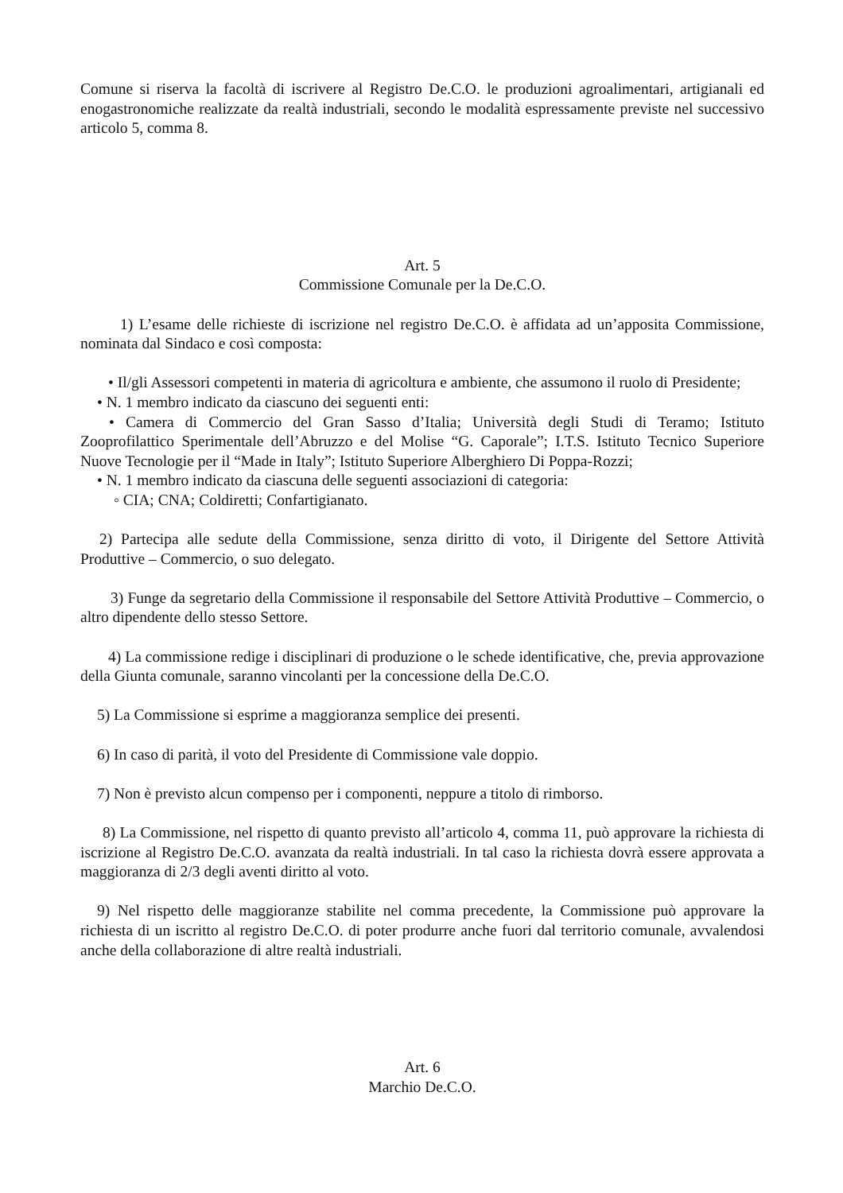Comune si riserva la facoltà di iscrivere al Registro De.C.O. le produzioni agroalimentari, artigianali ed enogastronomiche realizzate da realtà industriali, secondo le modalità espressamente previste nel successivo articolo 5, comma 8.
Art. 5
Commissione Comunale per la De.C.O.
1) L’esame delle richieste di iscrizione nel registro De.C.O. è affidata ad un’apposita Commissione, nominata dal Sindaco e così composta:
• Il/gli Assessori competenti in materia di agricoltura e ambiente, che assumono il ruolo di Presidente;
• N. 1 membro indicato da ciascuno dei seguenti enti:
• Camera di Commercio del Gran Sasso d’Italia; Università degli Studi di Teramo; Istituto Zooprofilattico Sperimentale dell’Abruzzo e del Molise “G. Caporale”; I.T.S. Istituto Tecnico Superiore Nuove Tecnologie per il “Made in Italy”; Istituto Superiore Alberghiero Di Poppa-Rozzi;
• N. 1 membro indicato da ciascuna delle seguenti associazioni di categoria:
◦ CIA; CNA; Coldiretti; Confartigianato.
2) Partecipa alle sedute della Commissione, senza diritto di voto, il Dirigente del Settore Attività Produttive – Commercio, o suo delegato.
3) Funge da segretario della Commissione il responsabile del Settore Attività Produttive – Commercio, o altro dipendente dello stesso Settore.
4) La commissione redige i disciplinari di produzione o le schede identificative, che, previa approvazione della Giunta comunale, saranno vincolanti per la concessione della De.C.O.
5) La Commissione si esprime a maggioranza semplice dei presenti.
6) In caso di parità, il voto del Presidente di Commissione vale doppio.
7) Non è previsto alcun compenso per i componenti, neppure a titolo di rimborso.
8) La Commissione, nel rispetto di quanto previsto all’articolo 4, comma 11, può approvare la richiesta di iscrizione al Registro De.C.O. avanzata da realtà industriali. In tal caso la richiesta dovrà essere approvata a maggioranza di 2/3 degli aventi diritto al voto.
9) Nel rispetto delle maggioranze stabilite nel comma precedente, la Commissione può approvare la richiesta di un iscritto al registro De.C.O. di poter produrre anche fuori dal territorio comunale, avvalendosi anche della collaborazione di altre realtà industriali.
Art. 6
Marchio De.C.O.